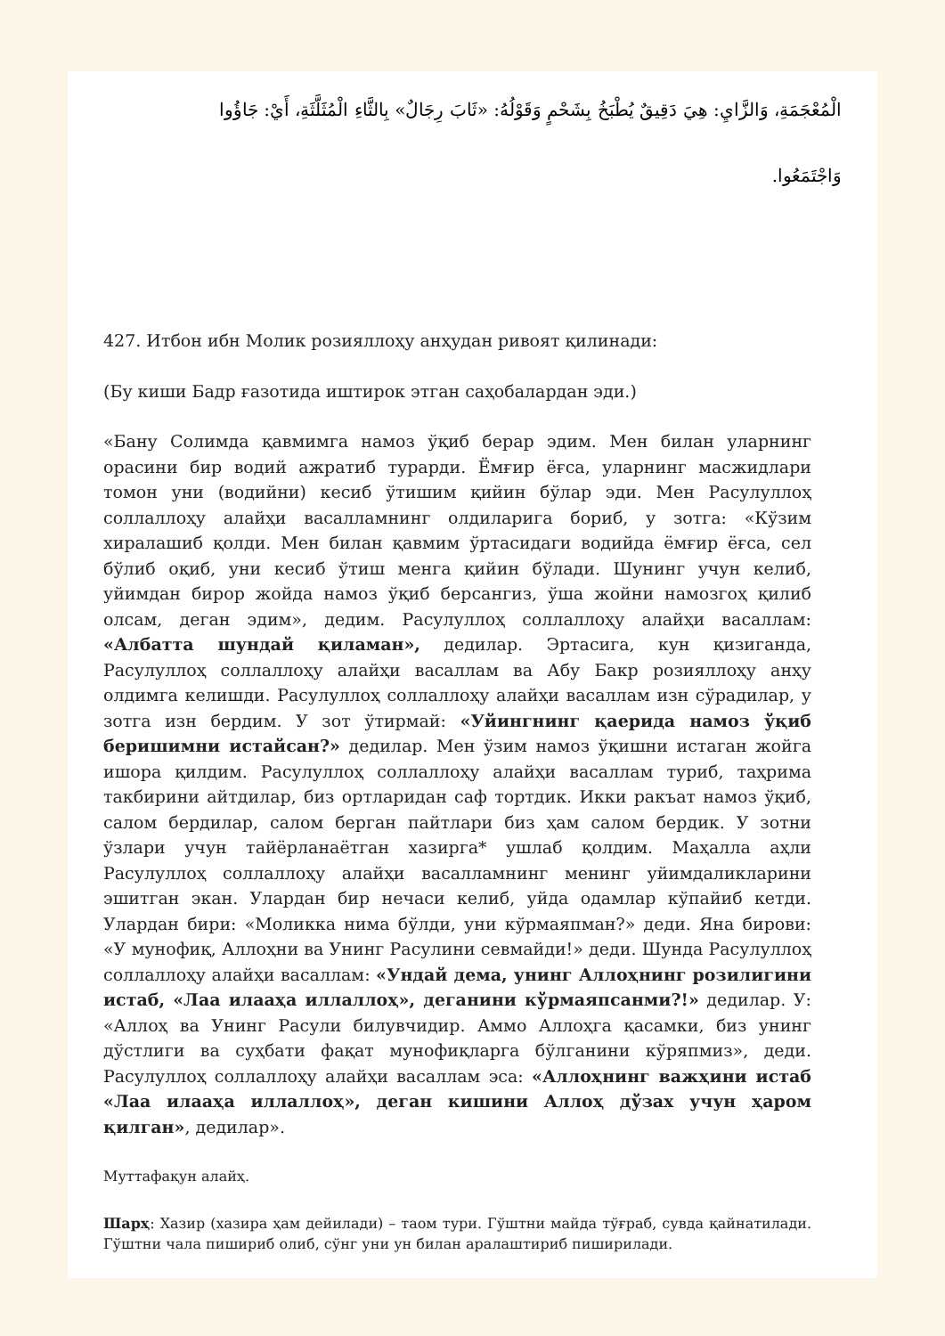الْمُعْجَمَةِ، وَالزَّايِ: هِيَ دَقِيقٌ يُطْبَخُ بِشَحْمٍ وَقَوْلُهُ: «ثَابَ رِجَالٌ» بِالثَّاءِ الْمُثَلَّثَةِ، أَيْ: جَاؤُوا
وَاجْتَمَعُوا.
427. Итбон ибн Молик розияллоҳу анҳудан ривоят қилинади:
(Бу киши Бадр ғазотида иштирок этган саҳобалардан эди.)
«Бану Солимда қавмимга намоз ўқиб берар эдим. Мен билан уларнинг орасини бир водий ажратиб турарди. Ёмғир ёғса, уларнинг масжидлари томон уни (водийни) кесиб ўтишим қийин бўлар эди. Мен Расулуллоҳ соллаллоҳу алайҳи васалламнинг олдиларига бориб, у зотга: «Кўзим хиралашиб қолди. Мен билан қавмим ўртасидаги водийда ёмғир ёғса, сел бўлиб оқиб, уни кесиб ўтиш менга қийин бўлади. Шунинг учун келиб, уйимдан бирор жойда намоз ўқиб берсангиз, ўша жойни намозгоҳ қилиб олсам, деган эдим», дедим. Расулуллоҳ соллаллоҳу алайҳи васаллам: «Албатта шундай қиламан», дедилар. Эртасига, кун қизиганда, Расулуллоҳ соллаллоҳу алайҳи васаллам ва Абу Бакр розияллоҳу анҳу олдимга келишди. Расулуллоҳ соллаллоҳу алайҳи васаллам изн сўрадилар, у зотга изн бердим. У зот ўтирмай: «Уйингнинг қаерида намоз ўқиб беришимни истайсан?» дедилар. Мен ўзим намоз ўқишни истаган жойга ишора қилдим. Расулуллоҳ соллаллоҳу алайҳи васаллам туриб, таҳрима такбирини айтдилар, биз ортларидан саф тортдик. Икки ракъат намоз ўқиб, салом бердилар, салом берган пайтлари биз ҳам салом бердик. У зотни ўзлари учун тайёрланаётган хазирга* ушлаб қолдим. Маҳалла аҳли Расулуллоҳ соллаллоҳу алайҳи васалламнинг менинг уйимдаликларини эшитган экан. Улардан бир нечаси келиб, уйда одамлар кўпайиб кетди. Улардан бири: «Моликка нима бўлди, уни кўрмаяпман?» деди. Яна бирови: «У мунофиқ, Аллоҳни ва Унинг Расулини севмайди!» деди. Шунда Расулуллоҳ соллаллоҳу алайҳи васаллам: «Ундай дема, унинг Аллоҳнинг розилигини истаб, «Лаа илааҳа иллаллоҳ», деганини кўрмаяпсанми?!» дедилар. У: «Аллоҳ ва Унинг Расули билувчидир. Аммо Аллоҳга қасамки, биз унинг дўстлиги ва суҳбати фақат мунофиқларга бўлганини кўряпмиз», деди. Расулуллоҳ соллаллоҳу алайҳи васаллам эса: «Аллоҳнинг важҳини истаб «Лаа илааҳа иллаллоҳ», деган кишини Аллоҳ дўзах учун ҳаром қилган», дедилар».
Муттафақун алайҳ.
Шарҳ: Хазир (хазира ҳам дейилади) – таом тури. Гўштни майда тўғраб, сувда қайнатилади. Гўштни чала пишириб олиб, сўнг уни ун билан аралаштириб пиширилади.